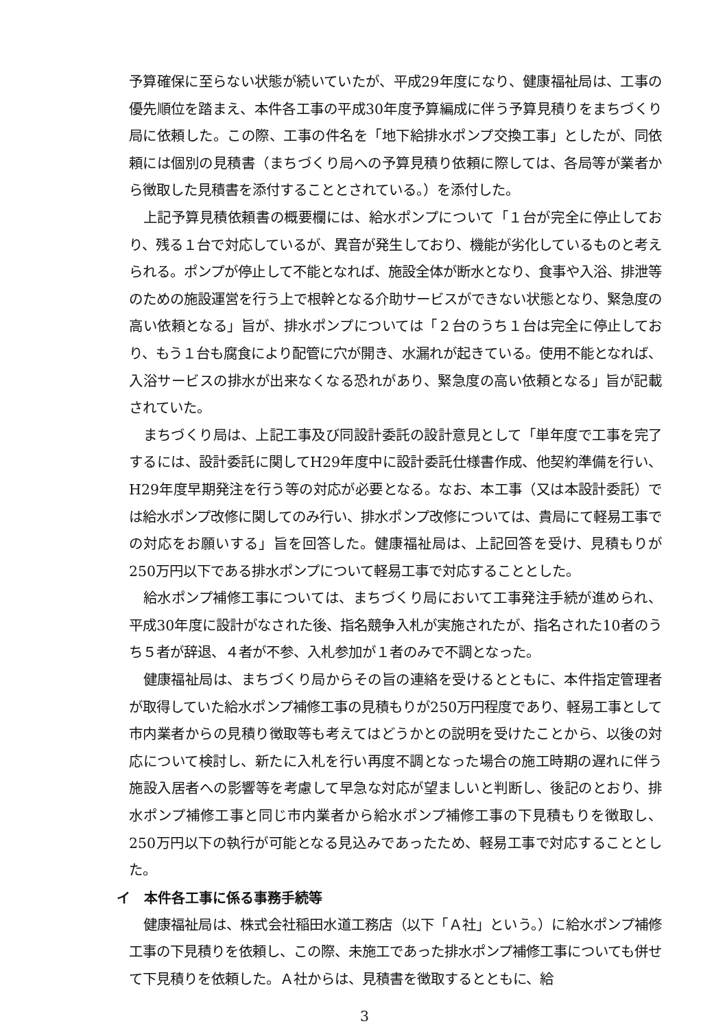予算確保に至らない状態が続いていたが、平成29年度になり、健康福祉局は、工事の優先順位を踏まえ、本件各工事の平成30年度予算編成に伴う予算見積りをまちづくり局に依頼した。この際、工事の件名を「地下給排水ポンプ交換工事」としたが、同依頼には個別の見積書（まちづくり局への予算見積り依頼に際しては、各局等が業者から徴取した見積書を添付することとされている。）を添付した。
上記予算見積依頼書の概要欄には、給水ポンプについて「１台が完全に停止しており、残る１台で対応しているが、異音が発生しており、機能が劣化しているものと考えられる。ポンプが停止して不能となれば、施設全体が断水となり、食事や入浴、排泄等のための施設運営を行う上で根幹となる介助サービスができない状態となり、緊急度の高い依頼となる」旨が、排水ポンプについては「２台のうち１台は完全に停止しており、もう１台も腐食により配管に穴が開き、水漏れが起きている。使用不能となれば、入浴サービスの排水が出来なくなる恐れがあり、緊急度の高い依頼となる」旨が記載されていた。
まちづくり局は、上記工事及び同設計委託の設計意見として「単年度で工事を完了するには、設計委託に関してH29年度中に設計委託仕様書作成、他契約準備を行い、H29年度早期発注を行う等の対応が必要となる。なお、本工事（又は本設計委託）では給水ポンプ改修に関してのみ行い、排水ポンプ改修については、貴局にて軽易工事での対応をお願いする」旨を回答した。健康福祉局は、上記回答を受け、見積もりが250万円以下である排水ポンプについて軽易工事で対応することとした。
給水ポンプ補修工事については、まちづくり局において工事発注手続が進められ、平成30年度に設計がなされた後、指名競争入札が実施されたが、指名された10者のうち５者が辞退、４者が不参、入札参加が１者のみで不調となった。
健康福祉局は、まちづくり局からその旨の連絡を受けるとともに、本件指定管理者が取得していた給水ポンプ補修工事の見積もりが250万円程度であり、軽易工事として市内業者からの見積り徴取等も考えてはどうかとの説明を受けたことから、以後の対応について検討し、新たに入札を行い再度不調となった場合の施工時期の遅れに伴う施設入居者への影響等を考慮して早急な対応が望ましいと判断し、後記のとおり、排水ポンプ補修工事と同じ市内業者から給水ポンプ補修工事の下見積もりを徴取し、250万円以下の執行が可能となる見込みであったため、軽易工事で対応することとした。
イ　本件各工事に係る事務手続等
健康福祉局は、株式会社稲田水道工務店（以下「Ａ社」という。）に給水ポンプ補修工事の下見積りを依頼し、この際、未施工であった排水ポンプ補修工事についても併せて下見積りを依頼した。Ａ社からは、見積書を徴取するとともに、給
3